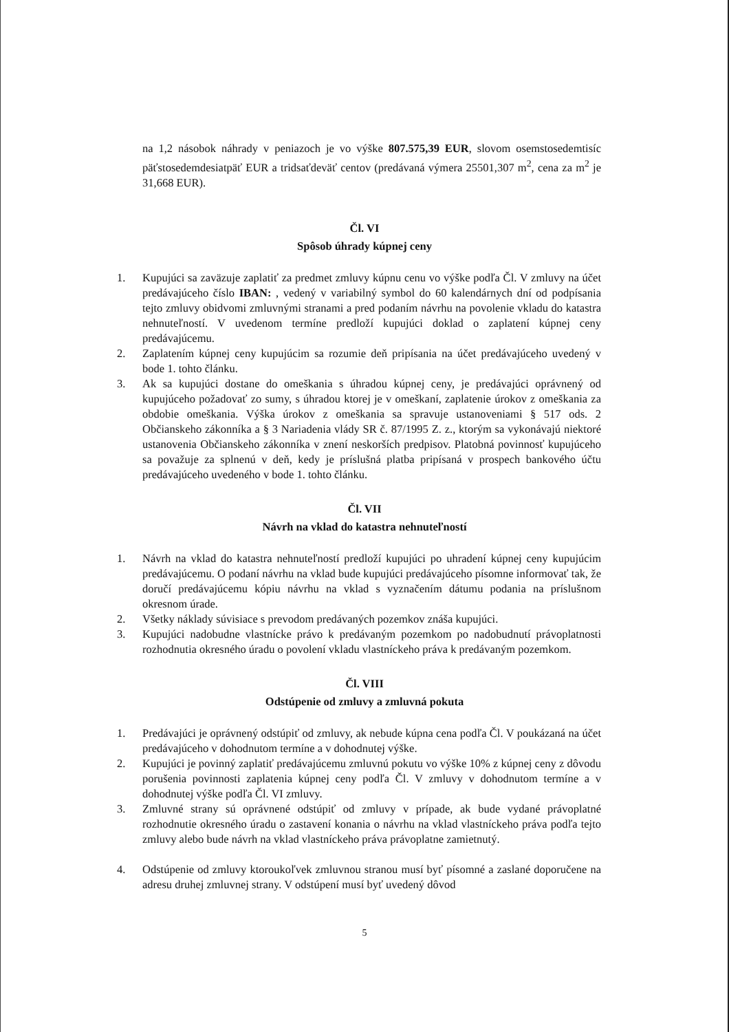na 1,2 násobok náhrady v peniazoch je vo výške 807.575,39 EUR, slovom osemstosedemtisíc päťstosedemdesiatpäť EUR a tridsaťdeväť centov (predávaná výmera 25501,307 m<sup>2</sup>, cena za m<sup>2</sup> je 31,668 EUR).
Čl. VI
Spôsob úhrady kúpnej ceny
1. Kupujúci sa zaväzuje zaplatiť za predmet zmluvy kúpnu cenu vo výške podľa Čl. V zmluvy na účet predávajúceho číslo IBAN: , vedený v variabilný symbol do 60 kalendárnych dní od podpísania tejto zmluvy obidvomi zmluvnými stranami a pred podaním návrhu na povolenie vkladu do katastra nehnuteľností. V uvedenom termíne predloží kupujúci doklad o zaplatení kúpnej ceny predávajúcemu.
2. Zaplatením kúpnej ceny kupujúcim sa rozumie deň pripísania na účet predávajúceho uvedený v bode 1. tohto článku.
3. Ak sa kupujúci dostane do omeškania s úhradou kúpnej ceny, je predávajúci oprávnený od kupujúceho požadovať zo sumy, s úhradou ktorej je v omeškaní, zaplatenie úrokov z omeškania za obdobie omeškania. Výška úrokov z omeškania sa spravuje ustanoveniami § 517 ods. 2 Občianskeho zákonníka a § 3 Nariadenia vlády SR č. 87/1995 Z. z., ktorým sa vykonávajú niektoré ustanovenia Občianskeho zákonníka v znení neskorších predpisov. Platobná povinnosť kupujúceho sa považuje za splnenú v deň, kedy je príslušná platba pripísaná v prospech bankového účtu predávajúceho uvedeného v bode 1. tohto článku.
Čl. VII
Návrh na vklad do katastra nehnuteľností
1. Návrh na vklad do katastra nehnuteľností predloží kupujúci po uhradení kúpnej ceny kupujúcim predávajúcemu. O podaní návrhu na vklad bude kupujúci predávajúceho písomne informovať tak, že doručí predávajúcemu kópiu návrhu na vklad s vyznačením dátumu podania na príslušnom okresnom úrade.
2. Všetky náklady súvisiace s prevodom predávaných pozemkov znáša kupujúci.
3. Kupujúci nadobudne vlastnícke právo k predávaným pozemkom po nadobudnutí právoplatnosti rozhodnutia okresného úradu o povolení vkladu vlastníckeho práva k predávaným pozemkom.
Čl. VIII
Odstúpenie od zmluvy a zmluvná pokuta
1. Predávajúci je oprávnený odstúpiť od zmluvy, ak nebude kúpna cena podľa Čl. V poukázaná na účet predávajúceho v dohodnutom termíne a v dohodnutej výške.
2. Kupujúci je povinný zaplatiť predávajúcemu zmluvnú pokutu vo výške 10% z kúpnej ceny z dôvodu porušenia povinnosti zaplatenia kúpnej ceny podľa Čl. V zmluvy v dohodnutom termíne a v dohodnutej výške podľa Čl. VI zmluvy.
3. Zmluvné strany sú oprávnené odstúpiť od zmluvy v prípade, ak bude vydané právoplatné rozhodnutie okresného úradu o zastavení konania o návrhu na vklad vlastníckeho práva podľa tejto zmluvy alebo bude návrh na vklad vlastníckeho práva právoplatne zamietnutý.
4. Odstúpenie od zmluvy ktoroukoľvek zmluvnou stranou musí byť písomné a zaslané doporučene na adresu druhej zmluvnej strany. V odstúpení musí byť uvedený dôvod
5